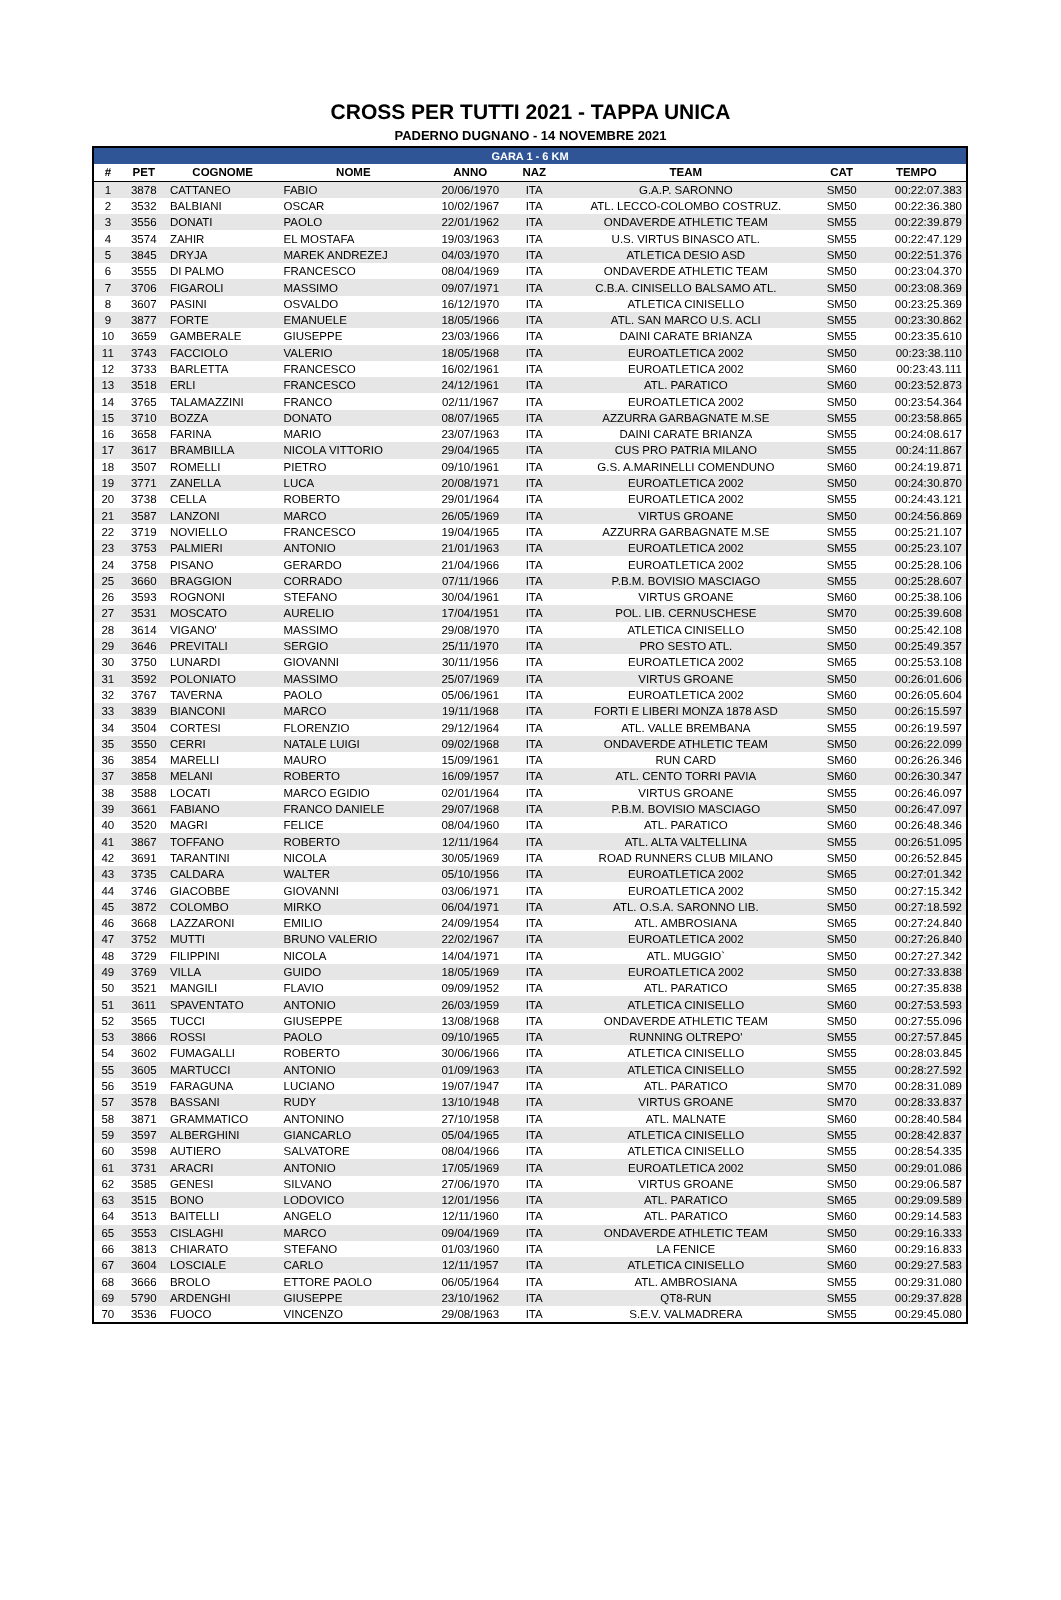CROSS PER TUTTI 2021 - TAPPA UNICA
PADERNO DUGNANO - 14 NOVEMBRE 2021
| GARA 1 - 6 KM | | | | | | | | |
| --- | --- | --- | --- | --- | --- | --- | --- | --- |
| # | PET | COGNOME | NOME | ANNO | NAZ | TEAM | CAT | TEMPO |
| 1 | 3878 | CATTANEO | FABIO | 20/06/1970 | ITA | G.A.P. SARONNO | SM50 | 00:22:07.383 |
| 2 | 3532 | BALBIANI | OSCAR | 10/02/1967 | ITA | ATL. LECCO-COLOMBO COSTRUZ. | SM50 | 00:22:36.380 |
| 3 | 3556 | DONATI | PAOLO | 22/01/1962 | ITA | ONDAVERDE ATHLETIC TEAM | SM55 | 00:22:39.879 |
| 4 | 3574 | ZAHIR | EL MOSTAFA | 19/03/1963 | ITA | U.S. VIRTUS BINASCO ATL. | SM55 | 00:22:47.129 |
| 5 | 3845 | DRYJA | MAREK ANDREZEJ | 04/03/1970 | ITA | ATLETICA DESIO ASD | SM50 | 00:22:51.376 |
| 6 | 3555 | DI PALMO | FRANCESCO | 08/04/1969 | ITA | ONDAVERDE ATHLETIC TEAM | SM50 | 00:23:04.370 |
| 7 | 3706 | FIGAROLI | MASSIMO | 09/07/1971 | ITA | C.B.A. CINISELLO BALSAMO ATL. | SM50 | 00:23:08.369 |
| 8 | 3607 | PASINI | OSVALDO | 16/12/1970 | ITA | ATLETICA CINISELLO | SM50 | 00:23:25.369 |
| 9 | 3877 | FORTE | EMANUELE | 18/05/1966 | ITA | ATL. SAN MARCO U.S. ACLI | SM55 | 00:23:30.862 |
| 10 | 3659 | GAMBERALE | GIUSEPPE | 23/03/1966 | ITA | DAINI CARATE BRIANZA | SM55 | 00:23:35.610 |
| 11 | 3743 | FACCIOLO | VALERIO | 18/05/1968 | ITA | EUROATLETICA 2002 | SM50 | 00:23:38.110 |
| 12 | 3733 | BARLETTA | FRANCESCO | 16/02/1961 | ITA | EUROATLETICA 2002 | SM60 | 00:23:43.111 |
| 13 | 3518 | ERLI | FRANCESCO | 24/12/1961 | ITA | ATL. PARATICO | SM60 | 00:23:52.873 |
| 14 | 3765 | TALAMAZZINI | FRANCO | 02/11/1967 | ITA | EUROATLETICA 2002 | SM50 | 00:23:54.364 |
| 15 | 3710 | BOZZA | DONATO | 08/07/1965 | ITA | AZZURRA GARBAGNATE M.SE | SM55 | 00:23:58.865 |
| 16 | 3658 | FARINA | MARIO | 23/07/1963 | ITA | DAINI CARATE BRIANZA | SM55 | 00:24:08.617 |
| 17 | 3617 | BRAMBILLA | NICOLA VITTORIO | 29/04/1965 | ITA | CUS PRO PATRIA MILANO | SM55 | 00:24:11.867 |
| 18 | 3507 | ROMELLI | PIETRO | 09/10/1961 | ITA | G.S. A.MARINELLI COMENDUNO | SM60 | 00:24:19.871 |
| 19 | 3771 | ZANELLA | LUCA | 20/08/1971 | ITA | EUROATLETICA 2002 | SM50 | 00:24:30.870 |
| 20 | 3738 | CELLA | ROBERTO | 29/01/1964 | ITA | EUROATLETICA 2002 | SM55 | 00:24:43.121 |
| 21 | 3587 | LANZONI | MARCO | 26/05/1969 | ITA | VIRTUS GROANE | SM50 | 00:24:56.869 |
| 22 | 3719 | NOVIELLO | FRANCESCO | 19/04/1965 | ITA | AZZURRA GARBAGNATE M.SE | SM55 | 00:25:21.107 |
| 23 | 3753 | PALMIERI | ANTONIO | 21/01/1963 | ITA | EUROATLETICA 2002 | SM55 | 00:25:23.107 |
| 24 | 3758 | PISANO | GERARDO | 21/04/1966 | ITA | EUROATLETICA 2002 | SM55 | 00:25:28.106 |
| 25 | 3660 | BRAGGION | CORRADO | 07/11/1966 | ITA | P.B.M. BOVISIO MASCIAGO | SM55 | 00:25:28.607 |
| 26 | 3593 | ROGNONI | STEFANO | 30/04/1961 | ITA | VIRTUS GROANE | SM60 | 00:25:38.106 |
| 27 | 3531 | MOSCATO | AURELIO | 17/04/1951 | ITA | POL. LIB. CERNUSCHESE | SM70 | 00:25:39.608 |
| 28 | 3614 | VIGANO' | MASSIMO | 29/08/1970 | ITA | ATLETICA CINISELLO | SM50 | 00:25:42.108 |
| 29 | 3646 | PREVITALI | SERGIO | 25/11/1970 | ITA | PRO SESTO ATL. | SM50 | 00:25:49.357 |
| 30 | 3750 | LUNARDI | GIOVANNI | 30/11/1956 | ITA | EUROATLETICA 2002 | SM65 | 00:25:53.108 |
| 31 | 3592 | POLONIATO | MASSIMO | 25/07/1969 | ITA | VIRTUS GROANE | SM50 | 00:26:01.606 |
| 32 | 3767 | TAVERNA | PAOLO | 05/06/1961 | ITA | EUROATLETICA 2002 | SM60 | 00:26:05.604 |
| 33 | 3839 | BIANCONI | MARCO | 19/11/1968 | ITA | FORTI E LIBERI MONZA 1878 ASD | SM50 | 00:26:15.597 |
| 34 | 3504 | CORTESI | FLORENZIO | 29/12/1964 | ITA | ATL. VALLE BREMBANA | SM55 | 00:26:19.597 |
| 35 | 3550 | CERRI | NATALE LUIGI | 09/02/1968 | ITA | ONDAVERDE ATHLETIC TEAM | SM50 | 00:26:22.099 |
| 36 | 3854 | MARELLI | MAURO | 15/09/1961 | ITA | RUN CARD | SM60 | 00:26:26.346 |
| 37 | 3858 | MELANI | ROBERTO | 16/09/1957 | ITA | ATL. CENTO TORRI PAVIA | SM60 | 00:26:30.347 |
| 38 | 3588 | LOCATI | MARCO EGIDIO | 02/01/1964 | ITA | VIRTUS GROANE | SM55 | 00:26:46.097 |
| 39 | 3661 | FABIANO | FRANCO DANIELE | 29/07/1968 | ITA | P.B.M. BOVISIO MASCIAGO | SM50 | 00:26:47.097 |
| 40 | 3520 | MAGRI | FELICE | 08/04/1960 | ITA | ATL. PARATICO | SM60 | 00:26:48.346 |
| 41 | 3867 | TOFFANO | ROBERTO | 12/11/1964 | ITA | ATL. ALTA VALTELLINA | SM55 | 00:26:51.095 |
| 42 | 3691 | TARANTINI | NICOLA | 30/05/1969 | ITA | ROAD RUNNERS CLUB MILANO | SM50 | 00:26:52.845 |
| 43 | 3735 | CALDARA | WALTER | 05/10/1956 | ITA | EUROATLETICA 2002 | SM65 | 00:27:01.342 |
| 44 | 3746 | GIACOBBE | GIOVANNI | 03/06/1971 | ITA | EUROATLETICA 2002 | SM50 | 00:27:15.342 |
| 45 | 3872 | COLOMBO | MIRKO | 06/04/1971 | ITA | ATL. O.S.A. SARONNO LIB. | SM50 | 00:27:18.592 |
| 46 | 3668 | LAZZARONI | EMILIO | 24/09/1954 | ITA | ATL. AMBROSIANA | SM65 | 00:27:24.840 |
| 47 | 3752 | MUTTI | BRUNO VALERIO | 22/02/1967 | ITA | EUROATLETICA 2002 | SM50 | 00:27:26.840 |
| 48 | 3729 | FILIPPINI | NICOLA | 14/04/1971 | ITA | ATL. MUGGIO` | SM50 | 00:27:27.342 |
| 49 | 3769 | VILLA | GUIDO | 18/05/1969 | ITA | EUROATLETICA 2002 | SM50 | 00:27:33.838 |
| 50 | 3521 | MANGILI | FLAVIO | 09/09/1952 | ITA | ATL. PARATICO | SM65 | 00:27:35.838 |
| 51 | 3611 | SPAVENTATO | ANTONIO | 26/03/1959 | ITA | ATLETICA CINISELLO | SM60 | 00:27:53.593 |
| 52 | 3565 | TUCCI | GIUSEPPE | 13/08/1968 | ITA | ONDAVERDE ATHLETIC TEAM | SM50 | 00:27:55.096 |
| 53 | 3866 | ROSSI | PAOLO | 09/10/1965 | ITA | RUNNING OLTREPO' | SM55 | 00:27:57.845 |
| 54 | 3602 | FUMAGALLI | ROBERTO | 30/06/1966 | ITA | ATLETICA CINISELLO | SM55 | 00:28:03.845 |
| 55 | 3605 | MARTUCCI | ANTONIO | 01/09/1963 | ITA | ATLETICA CINISELLO | SM55 | 00:28:27.592 |
| 56 | 3519 | FARAGUNA | LUCIANO | 19/07/1947 | ITA | ATL. PARATICO | SM70 | 00:28:31.089 |
| 57 | 3578 | BASSANI | RUDY | 13/10/1948 | ITA | VIRTUS GROANE | SM70 | 00:28:33.837 |
| 58 | 3871 | GRAMMATICO | ANTONINO | 27/10/1958 | ITA | ATL. MALNATE | SM60 | 00:28:40.584 |
| 59 | 3597 | ALBERGHINI | GIANCARLO | 05/04/1965 | ITA | ATLETICA CINISELLO | SM55 | 00:28:42.837 |
| 60 | 3598 | AUTIERO | SALVATORE | 08/04/1966 | ITA | ATLETICA CINISELLO | SM55 | 00:28:54.335 |
| 61 | 3731 | ARACRI | ANTONIO | 17/05/1969 | ITA | EUROATLETICA 2002 | SM50 | 00:29:01.086 |
| 62 | 3585 | GENESI | SILVANO | 27/06/1970 | ITA | VIRTUS GROANE | SM50 | 00:29:06.587 |
| 63 | 3515 | BONO | LODOVICO | 12/01/1956 | ITA | ATL. PARATICO | SM65 | 00:29:09.589 |
| 64 | 3513 | BAITELLI | ANGELO | 12/11/1960 | ITA | ATL. PARATICO | SM60 | 00:29:14.583 |
| 65 | 3553 | CISLAGHI | MARCO | 09/04/1969 | ITA | ONDAVERDE ATHLETIC TEAM | SM50 | 00:29:16.333 |
| 66 | 3813 | CHIARATO | STEFANO | 01/03/1960 | ITA | LA FENICE | SM60 | 00:29:16.833 |
| 67 | 3604 | LOSCIALE | CARLO | 12/11/1957 | ITA | ATLETICA CINISELLO | SM60 | 00:29:27.583 |
| 68 | 3666 | BROLO | ETTORE PAOLO | 06/05/1964 | ITA | ATL. AMBROSIANA | SM55 | 00:29:31.080 |
| 69 | 5790 | ARDENGHI | GIUSEPPE | 23/10/1962 | ITA | QT8-RUN | SM55 | 00:29:37.828 |
| 70 | 3536 | FUOCO | VINCENZO | 29/08/1963 | ITA | S.E.V. VALMADRERA | SM55 | 00:29:45.080 |